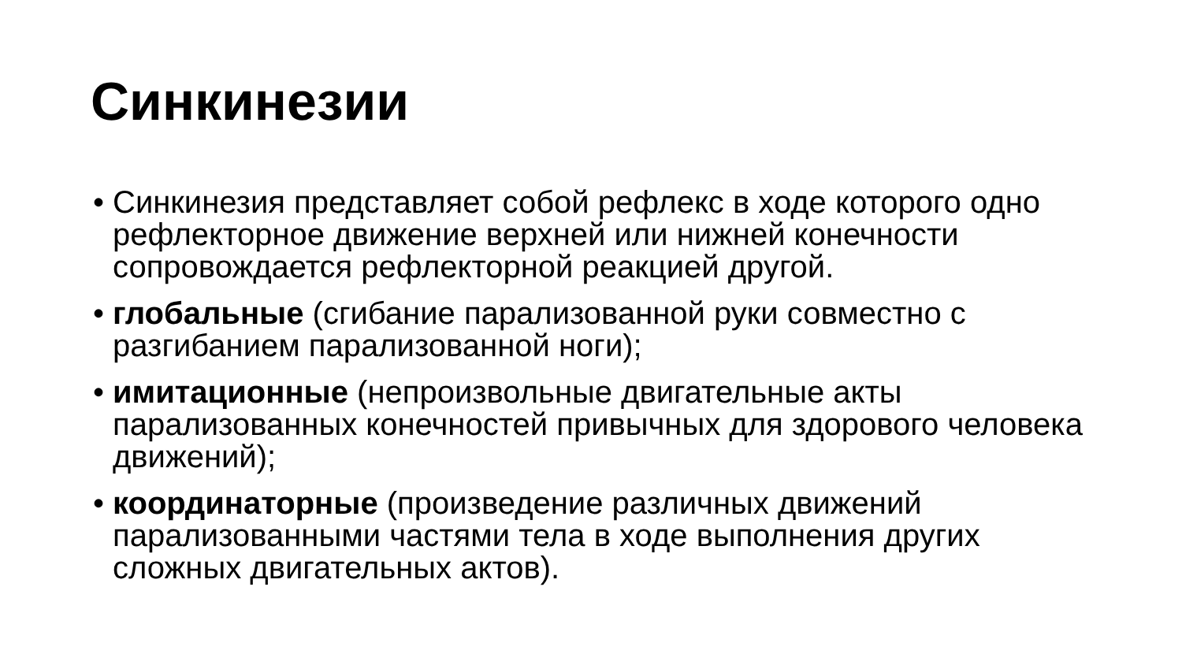Синкинезии
• Синкинезия представляет собой рефлекс в ходе которого одно рефлекторное движение верхней или нижней конечности сопровождается рефлекторной реакцией другой.
• глобальные (сгибание парализованной руки совместно с разгибанием парализованной ноги);
• имитационные (непроизвольные двигательные акты парализованных конечностей привычных для здорового человека движений);
• координаторные (произведение различных движений парализованными частями тела в ходе выполнения других сложных двигательных актов).